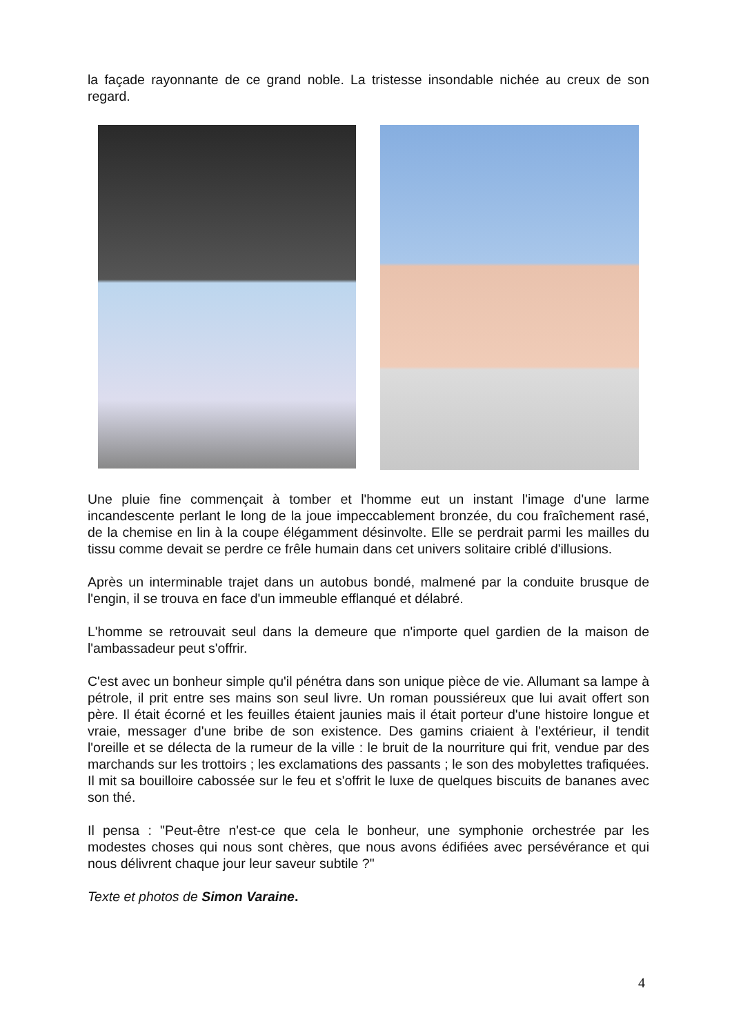la façade rayonnante de ce grand noble. La tristesse insondable nichée au creux de son regard.
Une pluie fine commençait à tomber et l'homme eut un instant l'image d'une larme incandescente perlant le long de la joue impeccablement bronzée, du cou fraîchement rasé, de la chemise en lin à la coupe élégamment désinvolte. Elle se perdrait parmi les mailles du tissu comme devait se perdre ce frêle humain dans cet univers solitaire criblé d'illusions.
Après un interminable trajet dans un autobus bondé, malmené par la conduite brusque de l'engin, il se trouva en face d'un immeuble efflanqué et délabré.
L'homme se retrouvait seul dans la demeure que n'importe quel gardien de la maison de l'ambassadeur peut s'offrir.
C'est avec un bonheur simple qu'il pénétra dans son unique pièce de vie. Allumant sa lampe à pétrole, il prit entre ses mains son seul livre. Un roman poussiéreux que lui avait offert son père. Il était écorné et les feuilles étaient jaunies mais il était porteur d'une histoire longue et vraie, messager d'une bribe de son existence. Des gamins criaient à l'extérieur, il tendit l'oreille et se délecta de la rumeur de la ville : le bruit de la nourriture qui frit, vendue par des marchands sur les trottoirs ; les exclamations des passants ; le son des mobylettes trafiquées. Il mit sa bouilloire cabossée sur le feu et s'offrit le luxe de quelques biscuits de bananes avec son thé.
Il pensa : "Peut-être n'est-ce que cela le bonheur, une symphonie orchestrée par les modestes choses qui nous sont chères, que nous avons édifiées avec persévérance et qui nous délivrent chaque jour leur saveur subtile ?"
Texte et photos de Simon Varaine.
4